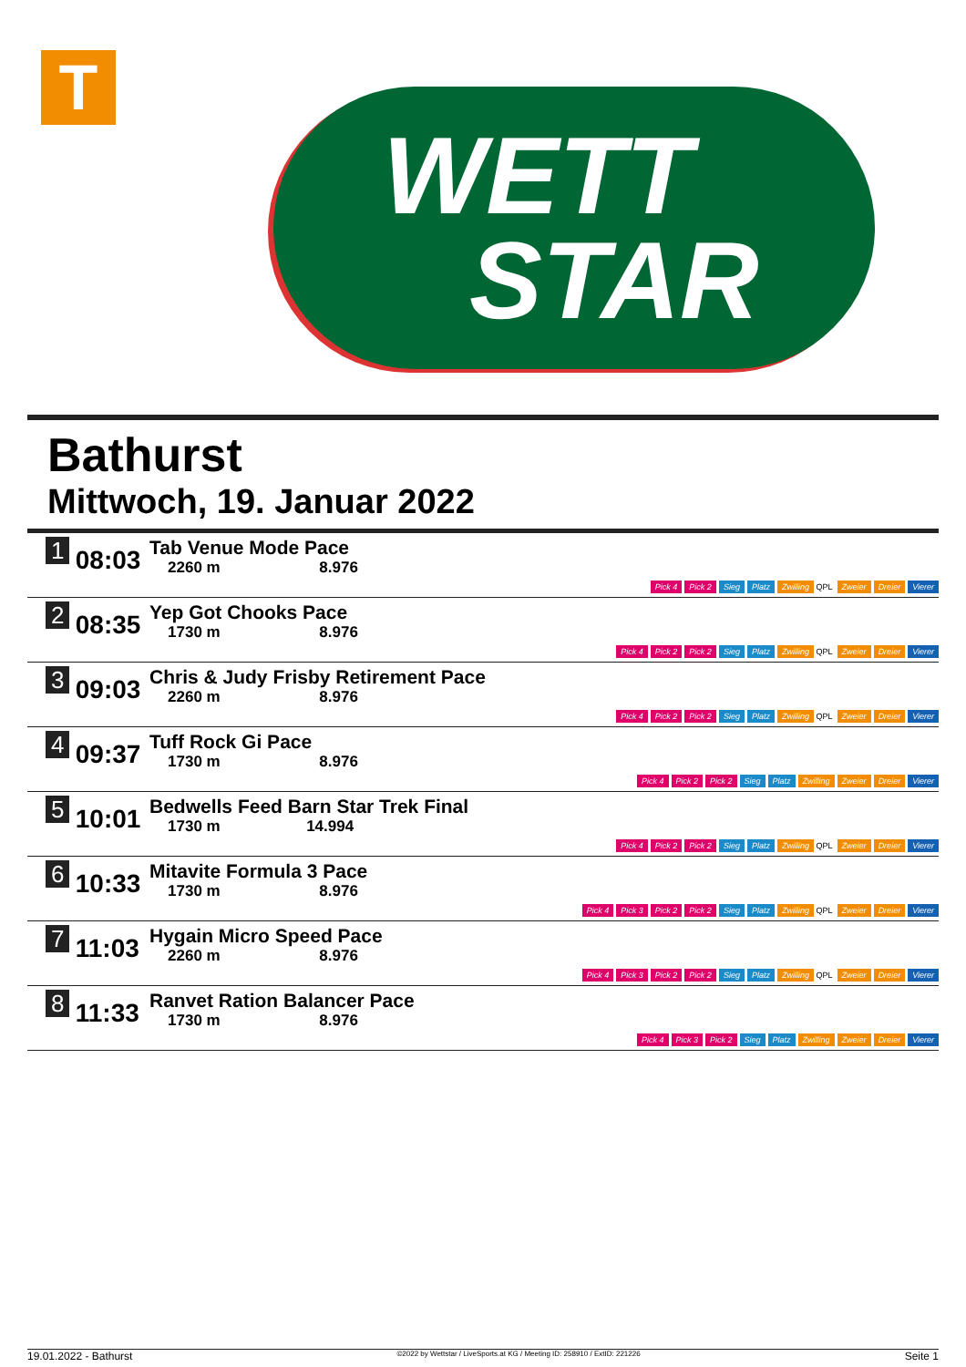T
WETT
STAR
Bathurst
Mittwoch, 19. Januar 2022
| 1 | 08:03 | Tab Venue Mode Pace 2260 m 8.976 | Pick 4 Pick 2 Sieg Platz Zwilling QPL Zweier Dreier Vierer |
| 2 | 08:35 | Yep Got Chooks Pace 1730 m 8.976 | Pick 4 Pick 2 Pick 2 Sieg Platz Zwilling QPL Zweier Dreier Vierer |
| 3 | 09:03 | Chris & Judy Frisby Retirement Pace 2260 m 8.976 | Pick 4 Pick 2 Pick 2 Sieg Platz Zwilling QPL Zweier Dreier Vierer |
| 4 | 09:37 | Tuff Rock Gi Pace 1730 m 8.976 | Pick 4 Pick 2 Pick 2 Sieg Platz Zwilling Zweier Dreier Vierer |
| 5 | 10:01 | Bedwells Feed Barn Star Trek Final 1730 m 14.994 | Pick 4 Pick 2 Pick 2 Sieg Platz Zwilling QPL Zweier Dreier Vierer |
| 6 | 10:33 | Mitavite Formula 3 Pace 1730 m 8.976 | Pick 4 Pick 3 Pick 2 Pick 2 Sieg Platz Zwilling QPL Zweier Dreier Vierer |
| 7 | 11:03 | Hygain Micro Speed Pace 2260 m 8.976 | Pick 4 Pick 3 Pick 2 Pick 2 Sieg Platz Zwilling QPL Zweier Dreier Vierer |
| 8 | 11:33 | Ranvet Ration Balancer Pace 1730 m 8.976 | Pick 4 Pick 3 Pick 2 Sieg Platz Zwilling Zweier Dreier Vierer |
19.01.2022 - Bathurst ©2022 by Wettstar / LiveSports.at KG / Meeting ID: 258910 / ExtID: 221226 Seite 1